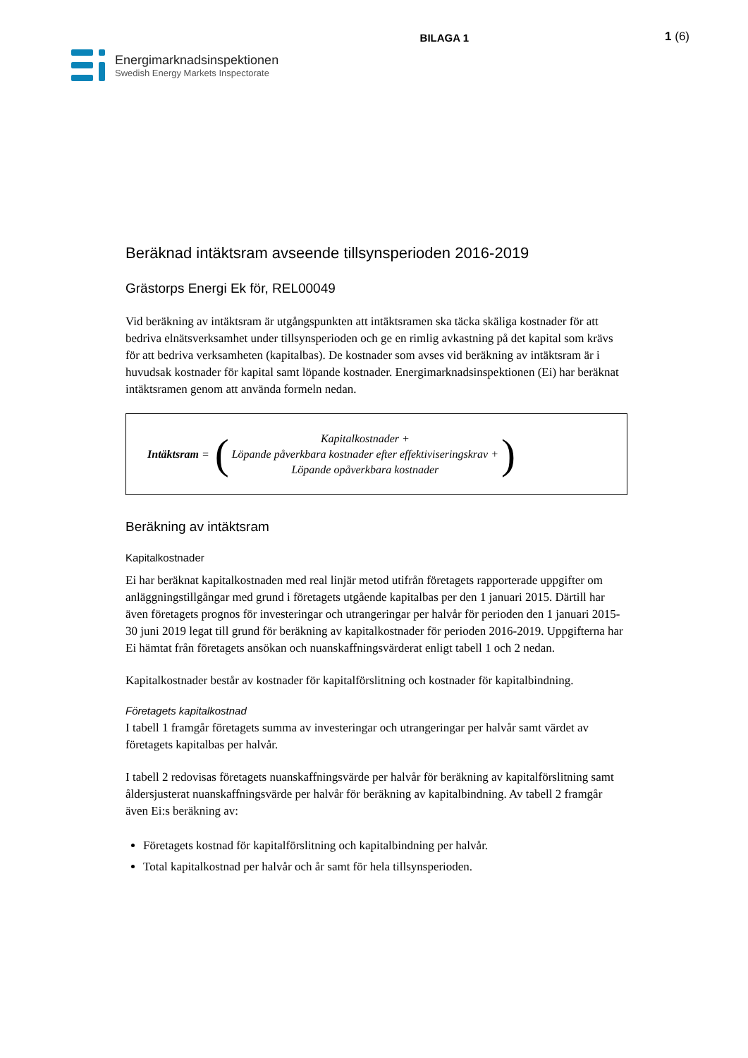BILAGA 1 1 (6)
Energimarknadsinspektionen
Swedish Energy Markets Inspectorate
Beräknad intäktsram avseende tillsynsperioden 2016-2019
Grästorps Energi Ek för, REL00049
Vid beräkning av intäktsram är utgångspunkten att intäktsramen ska täcka skäliga kostnader för att bedriva elnätsverksamhet under tillsynsperioden och ge en rimlig avkastning på det kapital som krävs för att bedriva verksamheten (kapitalbas). De kostnader som avses vid beräkning av intäktsram är i huvudsak kostnader för kapital samt löpande kostnader. Energimarknadsinspektionen (Ei) har beräknat intäktsramen genom att använda formeln nedan.
Intäktsram = (
Kapitalkostnader +
Löpande påverkbara kostnader efter effektiviseringskrav +
Löpande opåverkbara kostnader
)
Beräkning av intäktsram
Kapitalkostnader
Ei har beräknat kapitalkostnaden med real linjär metod utifrån företagets rapporterade uppgifter om anläggningstillgångar med grund i företagets utgående kapitalbas per den 1 januari 2015. Därtill har även företagets prognos för investeringar och utrangeringar per halvår för perioden den 1 januari 2015-30 juni 2019 legat till grund för beräkning av kapitalkostnader för perioden 2016-2019. Uppgifterna har Ei hämtat från företagets ansökan och nuanskaffningsvärderat enligt tabell 1 och 2 nedan.
Kapitalkostnader består av kostnader för kapitalförslitning och kostnader för kapitalbindning.
Företagets kapitalkostnad
I tabell 1 framgår företagets summa av investeringar och utrangeringar per halvår samt värdet av företagets kapitalbas per halvår.
I tabell 2 redovisas företagets nuanskaffningsvärde per halvår för beräkning av kapitalförslitning samt åldersjusterat nuanskaffningsvärde per halvår för beräkning av kapitalbindning. Av tabell 2 framgår även Ei:s beräkning av:
Företagets kostnad för kapitalförslitning och kapitalbindning per halvår.
Total kapitalkostnad per halvår och år samt för hela tillsynsperioden.